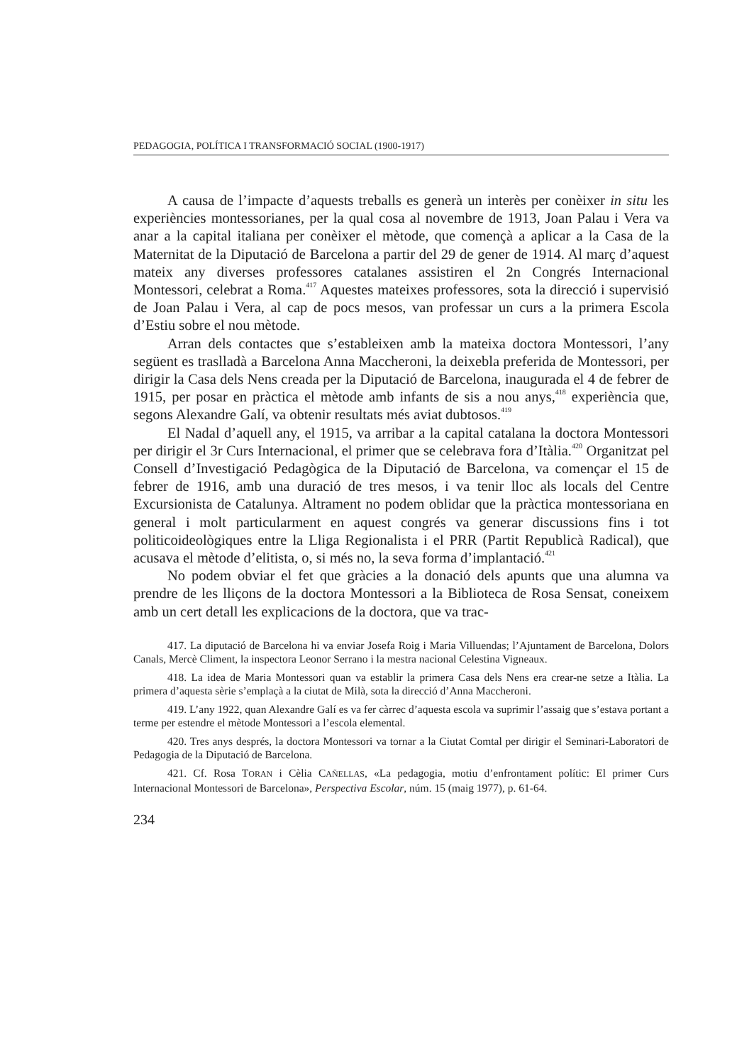PEDAGOGIA, POLÍTICA I TRANSFORMACIÓ SOCIAL (1900-1917)
A causa de l’impacte d’aquests treballs es generà un interès per conèixer in situ les experiències montessorianes, per la qual cosa al novembre de 1913, Joan Palau i Vera va anar a la capital italiana per conèixer el mètode, que començà a aplicar a la Casa de la Maternitat de la Diputació de Barcelona a partir del 29 de gener de 1914. Al març d’aquest mateix any diverses professores catalanes assistiren el 2n Congrés Internacional Montessori, celebrat a Roma.<sup>417</sup> Aquestes mateixes professores, sota la direcció i supervisió de Joan Palau i Vera, al cap de pocs mesos, van professar un curs a la primera Escola d’Estiu sobre el nou mètode.
Arran dels contactes que s’estableixen amb la mateixa doctora Montessori, l’any següent es traslladà a Barcelona Anna Maccheroni, la deixebla preferida de Montessori, per dirigir la Casa dels Nens creada per la Diputació de Barcelona, inaugurada el 4 de febrer de 1915, per posar en pràctica el mètode amb infants de sis a nou anys,<sup>418</sup> experiència que, segons Alexandre Galí, va obtenir resultats més aviat dubtosos.<sup>419</sup>
El Nadal d’aquell any, el 1915, va arribar a la capital catalana la doctora Montessori per dirigir el 3r Curs Internacional, el primer que se celebrava fora d’Itàlia.<sup>420</sup> Organitzat pel Consell d’Investigació Pedagògica de la Diputació de Barcelona, va començar el 15 de febrer de 1916, amb una duració de tres mesos, i va tenir lloc als locals del Centre Excursionista de Catalunya. Altrament no podem oblidar que la pràctica montessoriana en general i molt particularment en aquest congrés va generar discussions fins i tot politicoideològiques entre la Lliga Regionalista i el PRR (Partit Republicà Radical), que acusava el mètode d’elitista, o, si més no, la seva forma d’implantació.<sup>421</sup>
No podem obviar el fet que gràcies a la donació dels apunts que una alumna va prendre de les lliçons de la doctora Montessori a la Biblioteca de Rosa Sensat, coneixem amb un cert detall les explicacions de la doctora, que va trac-
417. La diputació de Barcelona hi va enviar Josefa Roig i Maria Villuendas; l’Ajuntament de Barcelona, Dolors Canals, Mercè Climent, la inspectora Leonor Serrano i la mestra nacional Celestina Vigneaux.
418. La idea de Maria Montessori quan va establir la primera Casa dels Nens era crear-ne setze a Itàlia. La primera d’aquesta sèrie s’emplaçà a la ciutat de Milà, sota la direcció d’Anna Maccheroni.
419. L’any 1922, quan Alexandre Galí es va fer càrrec d’aquesta escola va suprimir l’assaig que s’estava portant a terme per estendre el mètode Montessori a l’escola elemental.
420. Tres anys després, la doctora Montessori va tornar a la Ciutat Comtal per dirigir el Seminari-Laboratori de Pedagogia de la Diputació de Barcelona.
421. Cf. Rosa TORAN i Cèlia CAÑELLAS, «La pedagogia, motiu d’enfrontament polític: El primer Curs Internacional Montessori de Barcelona», Perspectiva Escolar, núm. 15 (maig 1977), p. 61-64.
234